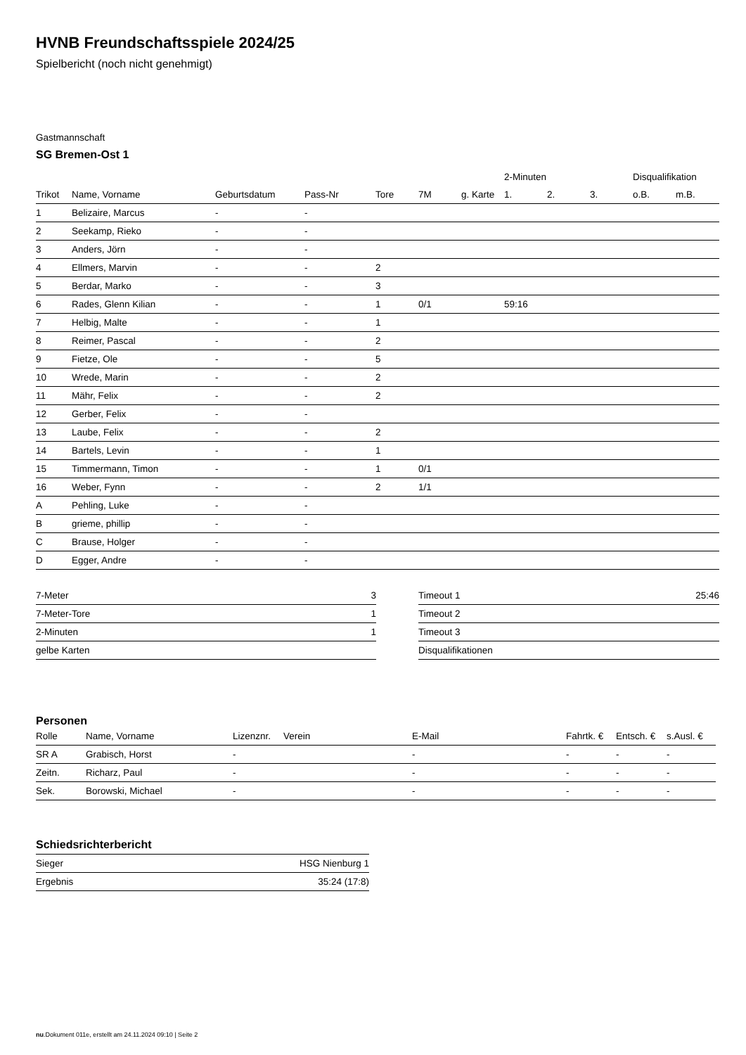HVNB Freundschaftsspiele 2024/25
Spielbericht (noch nicht genehmigt)
Gastmannschaft
SG Bremen-Ost 1
| | | | | | | | 2-Minuten | | | Disqualifikation | |
| --- | --- | --- | --- | --- | --- | --- | --- | --- | --- | --- | --- |
| Trikot | Name, Vorname | Geburtsdatum | Pass-Nr | Tore | 7M | g. Karte | 1. | 2. | 3. | o.B. | m.B. |
| 1 | Belizaire, Marcus | - | - | | | | | | | | |
| 2 | Seekamp, Rieko | - | - | | | | | | | | |
| 3 | Anders, Jörn | - | - | | | | | | | | |
| 4 | Ellmers, Marvin | - | - | 2 | | | | | | | |
| 5 | Berdar, Marko | - | - | 3 | | | | | | | |
| 6 | Rades, Glenn Kilian | - | - | 1 | 0/1 | | 59:16 | | | | |
| 7 | Helbig, Malte | - | - | 1 | | | | | | | |
| 8 | Reimer, Pascal | - | - | 2 | | | | | | | |
| 9 | Fietze, Ole | - | - | 5 | | | | | | | |
| 10 | Wrede, Marin | - | - | 2 | | | | | | | |
| 11 | Mähr, Felix | - | - | 2 | | | | | | | |
| 12 | Gerber, Felix | - | - | | | | | | | | |
| 13 | Laube, Felix | - | - | 2 | | | | | | | |
| 14 | Bartels, Levin | - | - | 1 | | | | | | | |
| 15 | Timmermann, Timon | - | - | 1 | 0/1 | | | | | | |
| 16 | Weber, Fynn | - | - | 2 | 1/1 | | | | | | |
| A | Pehling, Luke | - | - | | | | | | | | |
| B | grieme, phillip | - | - | | | | | | | | |
| C | Brause, Holger | - | - | | | | | | | | |
| D | Egger, Andre | - | - | | | | | | | | |
| 7-Meter | 3 |
| 7-Meter-Tore | 1 |
| 2-Minuten | 1 |
| gelbe Karten | |
| Timeout 1 | 25:46 |
| Timeout 2 | |
| Timeout 3 | |
| Disqualifikationen | |
Personen
| Rolle | Name, Vorname | Lizenznr. | Verein | E-Mail | Fahrtk. € | Entsch. € | s.Ausl. € |
| --- | --- | --- | --- | --- | --- | --- | --- |
| SR A | Grabisch, Horst | - | | - | - | - | - |
| Zeitn. | Richarz, Paul | - | | - | - | - | - |
| Sek. | Borowski, Michael | - | | - | - | - | - |
Schiedsrichterbericht
| Sieger | HSG Nienburg 1 |
| Ergebnis | 35:24 (17:8) |
nu.Dokument 011e, erstellt am 24.11.2024 09:10 | Seite 2